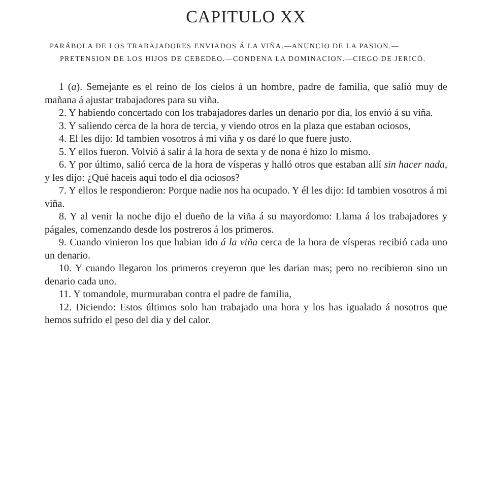CAPITULO XX
PARÁBOLA DE LOS TRABAJADORES ENVIADOS Á LA VIÑA.—ANUNCIO DE LA PASION.—PRETENSION DE LOS HIJOS DE CEBEDEO.—CONDENA LA DOMINACION.—CIEGO DE JERICÓ.
1 (a). Semejante es el reino de los cielos á un hombre, padre de familia, que salió muy de mañana á ajustar trabajadores para su viña.
2. Y habiendo concertado con los trabajadores darles un denario por dia, los envió á su viña.
3. Y saliendo cerca de la hora de tercia, y viendo otros en la plaza que estaban ociosos,
4. El les dijo: Id tambien vosotros á mi viña y os daré lo que fuere justo.
5. Y ellos fueron. Volvió á salir á la hora de sexta y de nona é hizo lo mismo.
6. Y por último, salió cerca de la hora de vísperas y halló otros que estaban allí sin hacer nada, y les dijo: ¿Qué haceis aqui todo el dia ociosos?
7. Y ellos le respondieron: Porque nadie nos ha ocupado. Y él les dijo: Id tambien vosotros á mi viña.
8. Y al venir la noche dijo el dueño de la viña á su mayordomo: Llama á los trabajadores y págales, comenzando desde los postreros á los primeros.
9. Cuando vinieron los que habian ido á la viña cerca de la hora de vísperas recibió cada uno un denario.
10. Y cuando llegaron los primeros creyeron que les darian mas; pero no recibieron sino un denario cada uno.
11. Y tomandole, murmuraban contra el padre de familia,
12. Diciendo: Estos últimos solo han trabajado una hora y los has igualado á nosotros que hemos sufrido el peso del dia y del calor.